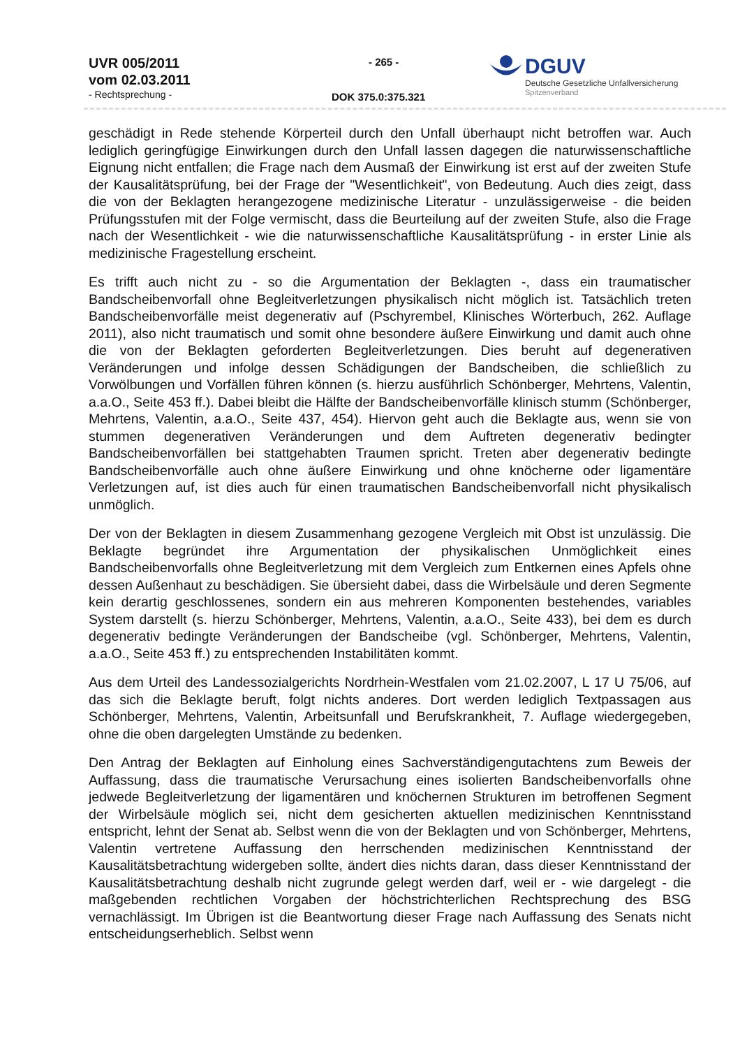UVR 005/2011
vom 02.03.2011
- Rechtsprechung -
- 265 -
DOK 375.0:375.321
DGUV
Deutsche Gesetzliche Unfallversicherung
Spitzenverband
geschädigt in Rede stehende Körperteil durch den Unfall überhaupt nicht betroffen war. Auch lediglich geringfügige Einwirkungen durch den Unfall lassen dagegen die naturwissenschaftliche Eignung nicht entfallen; die Frage nach dem Ausmaß der Einwirkung ist erst auf der zweiten Stufe der Kausalitätsprüfung, bei der Frage der "Wesentlichkeit", von Bedeutung. Auch dies zeigt, dass die von der Beklagten herangezogene medizinische Literatur - unzulässigerweise - die beiden Prüfungsstufen mit der Folge vermischt, dass die Beurteilung auf der zweiten Stufe, also die Frage nach der Wesentlichkeit - wie die naturwissenschaftliche Kausalitätsprüfung - in erster Linie als medizinische Fragestellung erscheint.
Es trifft auch nicht zu - so die Argumentation der Beklagten -, dass ein traumatischer Bandscheibenvorfall ohne Begleitverletzungen physikalisch nicht möglich ist. Tatsächlich treten Bandscheibenvorfälle meist degenerativ auf (Pschyrembel, Klinisches Wörterbuch, 262. Auflage 2011), also nicht traumatisch und somit ohne besondere äußere Einwirkung und damit auch ohne die von der Beklagten geforderten Begleitverletzungen. Dies beruht auf degenerativen Veränderungen und infolge dessen Schädigungen der Bandscheiben, die schließlich zu Vorwölbungen und Vorfällen führen können (s. hierzu ausführlich Schönberger, Mehrtens, Valentin, a.a.O., Seite 453 ff.). Dabei bleibt die Hälfte der Bandscheibenvorfälle klinisch stumm (Schönberger, Mehrtens, Valentin, a.a.O., Seite 437, 454). Hiervon geht auch die Beklagte aus, wenn sie von stummen degenerativen Veränderungen und dem Auftreten degenerativ bedingter Bandscheibenvorfällen bei stattgehabten Traumen spricht. Treten aber degenerativ bedingte Bandscheibenvorfälle auch ohne äußere Einwirkung und ohne knöcherne oder ligamentäre Verletzungen auf, ist dies auch für einen traumatischen Bandscheibenvorfall nicht physikalisch unmöglich.
Der von der Beklagten in diesem Zusammenhang gezogene Vergleich mit Obst ist unzulässig. Die Beklagte begründet ihre Argumentation der physikalischen Unmöglichkeit eines Bandscheibenvorfalls ohne Begleitverletzung mit dem Vergleich zum Entkernen eines Apfels ohne dessen Außenhaut zu beschädigen. Sie übersieht dabei, dass die Wirbelsäule und deren Segmente kein derartig geschlossenes, sondern ein aus mehreren Komponenten bestehendes, variables System darstellt (s. hierzu Schönberger, Mehrtens, Valentin, a.a.O., Seite 433), bei dem es durch degenerativ bedingte Veränderungen der Bandscheibe (vgl. Schönberger, Mehrtens, Valentin, a.a.O., Seite 453 ff.) zu entsprechenden Instabilitäten kommt.
Aus dem Urteil des Landessozialgerichts Nordrhein-Westfalen vom 21.02.2007, L 17 U 75/06, auf das sich die Beklagte beruft, folgt nichts anderes. Dort werden lediglich Textpassagen aus Schönberger, Mehrtens, Valentin, Arbeitsunfall und Berufskrankheit, 7. Auflage wiedergegeben, ohne die oben dargelegten Umstände zu bedenken.
Den Antrag der Beklagten auf Einholung eines Sachverständigengutachtens zum Beweis der Auffassung, dass die traumatische Verursachung eines isolierten Bandscheibenvorfalls ohne jedwede Begleitverletzung der ligamentären und knöchernen Strukturen im betroffenen Segment der Wirbelsäule möglich sei, nicht dem gesicherten aktuellen medizinischen Kenntnisstand entspricht, lehnt der Senat ab. Selbst wenn die von der Beklagten und von Schönberger, Mehrtens, Valentin vertretene Auffassung den herrschenden medizinischen Kenntnisstand der Kausalitätsbetrachtung widergeben sollte, ändert dies nichts daran, dass dieser Kenntnisstand der Kausalitätsbetrachtung deshalb nicht zugrunde gelegt werden darf, weil er - wie dargelegt - die maßgebenden rechtlichen Vorgaben der höchstrichterlichen Rechtsprechung des BSG vernachlässigt. Im Übrigen ist die Beantwortung dieser Frage nach Auffassung des Senats nicht entscheidungserheblich. Selbst wenn